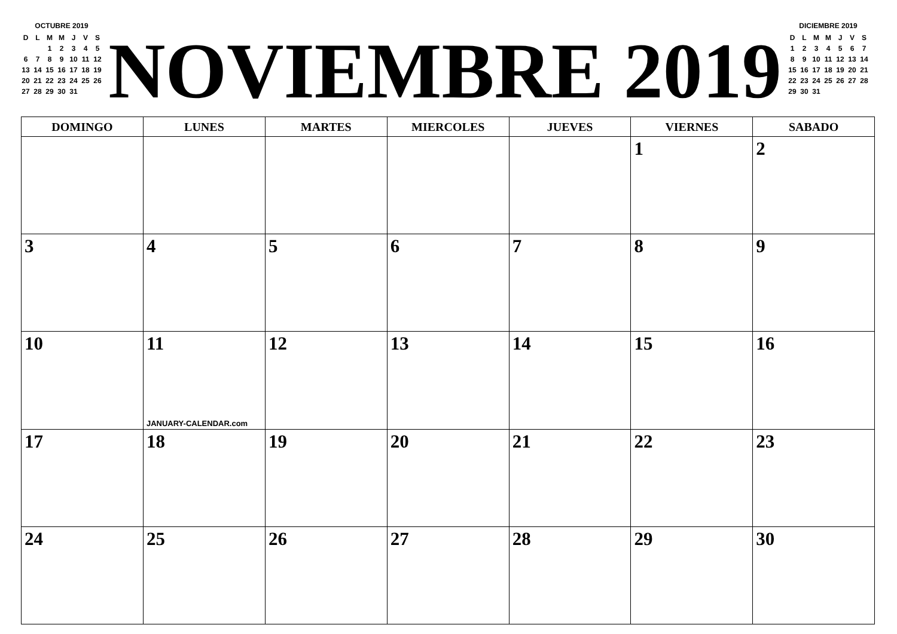OCTUBRE 2019
| D | L | M | M | J | V | S |
| | | 1 | 2 | 3 | 4 | 5 |
| 6 | 7 | 8 | 9 | 10 | 11 | 12 |
| 13 | 14 | 15 | 16 | 17 | 18 | 19 |
| 20 | 21 | 22 | 23 | 24 | 25 | 26 |
| 27 | 28 | 29 | 30 | 31 | | |
NOVIEMBRE 2019
DICIEMBRE 2019
| D | L | M | M | J | V | S |
| 1 | 2 | 3 | 4 | 5 | 6 | 7 |
| 8 | 9 | 10 | 11 | 12 | 13 | 14 |
| 15 | 16 | 17 | 18 | 19 | 20 | 21 |
| 22 | 23 | 24 | 25 | 26 | 27 | 28 |
| 29 | 30 | 31 | | | | |
| DOMINGO | LUNES | MARTES | MIERCOLES | JUEVES | VIERNES | SABADO |
| --- | --- | --- | --- | --- | --- | --- |
| | | | | | 1 | 2 |
| 3 | 4 | 5 | 6 | 7 | 8 | 9 |
| 10 | 11 JANUARY-CALENDAR.com | 12 | 13 | 14 | 15 | 16 |
| 17 | 18 | 19 | 20 | 21 | 22 | 23 |
| 24 | 25 | 26 | 27 | 28 | 29 | 30 |